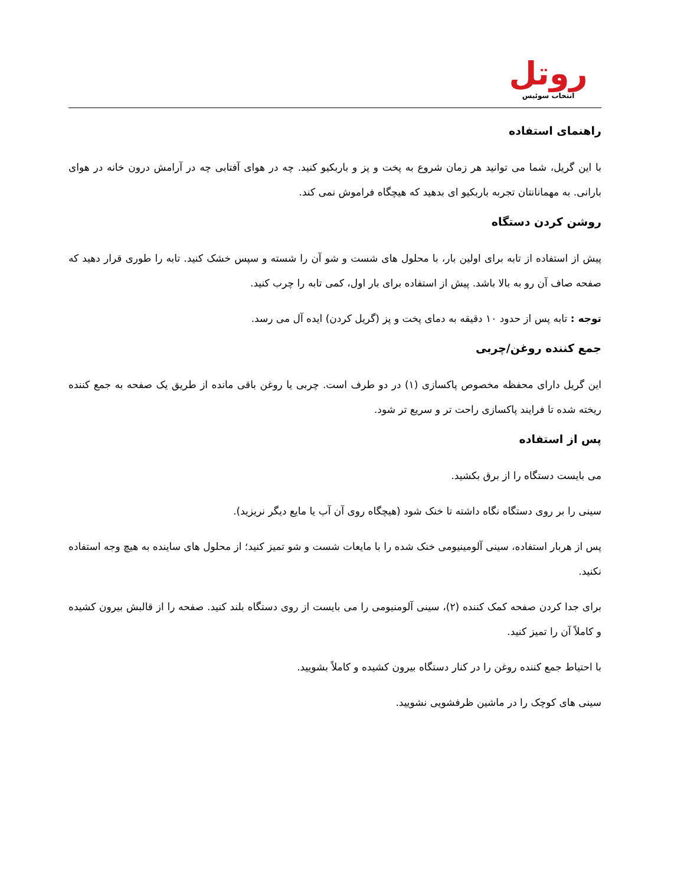روتل
انتخاب سوئیس
راهنمای استفاده
با این گریل، شما می توانید هر زمان شروع به پخت و پز و باربکیو کنید. چه در هوای آفتابی چه در آرامش درون خانه در هوای بارانی. به مهمانانتان تجربه باربکیو ای بدهید که هیچگاه فراموش نمی کند.
روشن کردن دستگاه
پیش از استفاده از تابه برای اولین بار، با محلول های شست و شو آن را شسته و سپس خشک کنید. تابه را طوری قرار دهید که صفحه صاف آن رو به بالا باشد. پیش از استفاده برای بار اول، کمی تابه را چرب کنید.
توجه : تابه پس از حدود ۱۰ دقیقه به دمای پخت و پز (گریل کردن) ایده آل می رسد.
جمع کننده روغن/چربی
این گریل دارای محفظه مخصوص پاکسازی (۱) در دو طرف است. چربی یا روغن باقی مانده از طریق یک صفحه به جمع کننده ریخته شده تا فرایند پاکسازی راحت تر و سریع تر شود.
پس از استفاده
می بایست دستگاه را از برق بکشید.
سینی را بر روی دستگاه نگاه داشته تا خنک شود (هیچگاه روی آن آب یا مایع دیگر نریزید).
پس از هربار استفاده، سینی آلومینیومی خنک شده را با مایعات شست و شو تمیز کنید؛ از محلول های ساینده به هیچ وجه استفاده نکنید.
برای جدا کردن صفحه کمک کننده (۲)، سینی آلومنیومی را می بایست از روی دستگاه بلند کنید. صفحه را از قالبش بیرون کشیده و کاملاً آن را تمیز کنید.
با احتیاط جمع کننده روغن را در کنار دستگاه بیرون کشیده و کاملاً بشویید.
سینی های کوچک را در ماشین ظرفشویی نشویید.